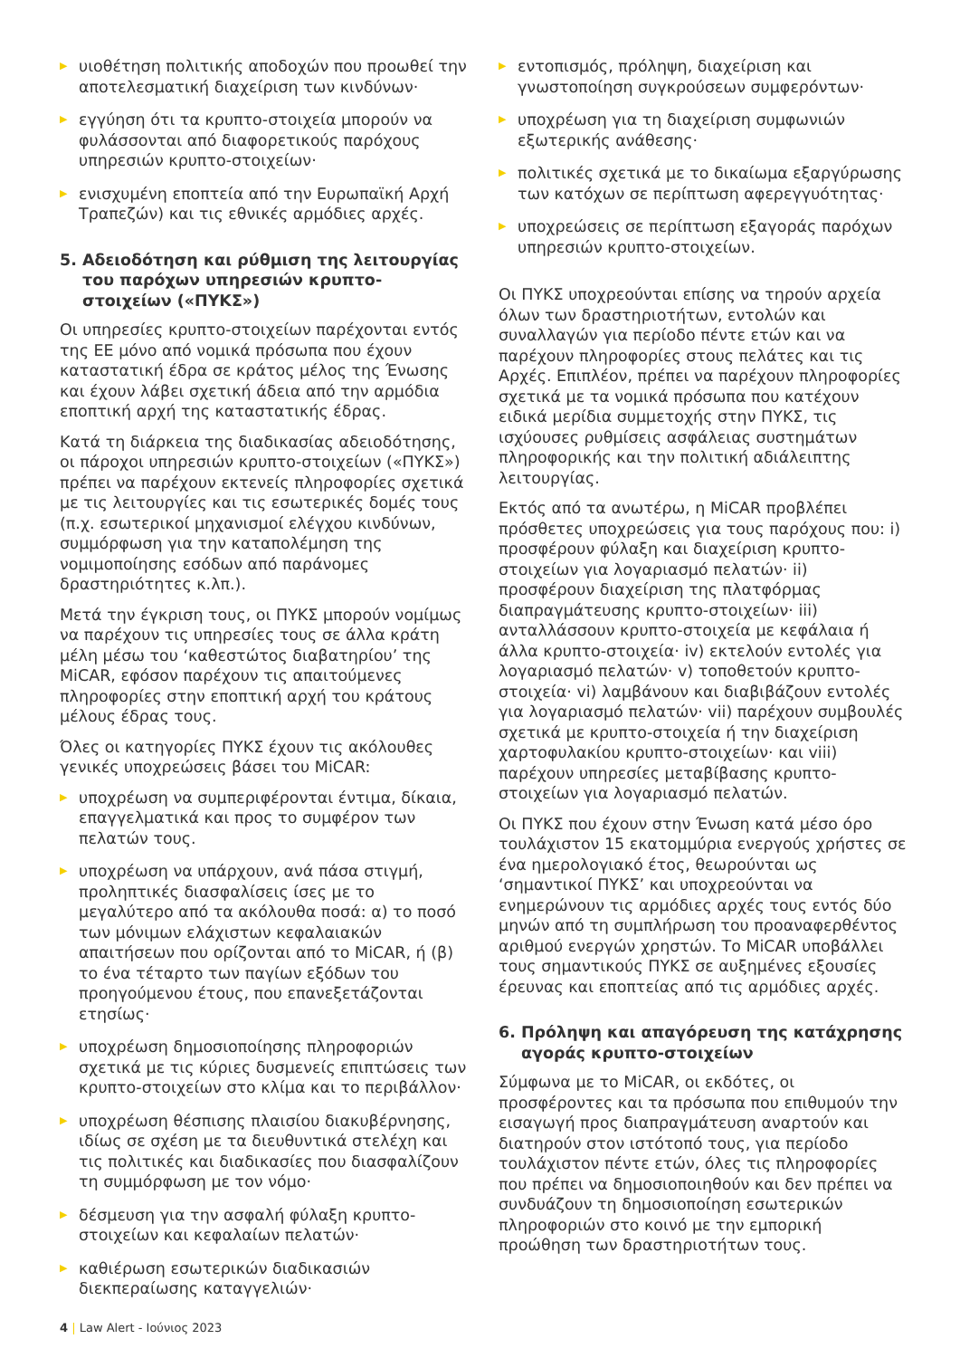▶ υιοθέτηση πολιτικής αποδοχών που προωθεί την αποτελεσματική διαχείριση των κινδύνων·
▶ εγγύηση ότι τα κρυπτο-στοιχεία μπορούν να φυλάσσονται από διαφορετικούς παρόχους υπηρεσιών κρυπτο-στοιχείων·
▶ ενισχυμένη εποπτεία από την Ευρωπαϊκή Αρχή Τραπεζών) και τις εθνικές αρμόδιες αρχές.
5. Αδειοδότηση και ρύθμιση της λειτουργίας του παρόχων υπηρεσιών κρυπτο-στοιχείων («ΠΥΚΣ»)
Οι υπηρεσίες κρυπτο-στοιχείων παρέχονται εντός της ΕΕ μόνο από νομικά πρόσωπα που έχουν καταστατική έδρα σε κράτος μέλος της Ένωσης και έχουν λάβει σχετική άδεια από την αρμόδια εποπτική αρχή της καταστατικής έδρας.
Κατά τη διάρκεια της διαδικασίας αδειοδότησης, οι πάροχοι υπηρεσιών κρυπτο-στοιχείων («ΠΥΚΣ») πρέπει να παρέχουν εκτενείς πληροφορίες σχετικά με τις λειτουργίες και τις εσωτερικές δομές τους (π.χ. εσωτερικοί μηχανισμοί ελέγχου κινδύνων, συμμόρφωση για την καταπολέμηση της νομιμοποίησης εσόδων από παράνομες δραστηριότητες κ.λπ.).
Μετά την έγκριση τους, οι ΠΥΚΣ μπορούν νομίμως να παρέχουν τις υπηρεσίες τους σε άλλα κράτη μέλη μέσω του ‘καθεστώτος διαβατηρίου’ της MiCAR, εφόσον παρέχουν τις απαιτούμενες πληροφορίες στην εποπτική αρχή του κράτους μέλους έδρας τους.
Όλες οι κατηγορίες ΠΥΚΣ έχουν τις ακόλουθες γενικές υποχρεώσεις βάσει του MiCAR:
▶ υποχρέωση να συμπεριφέρονται έντιμα, δίκαια, επαγγελματικά και προς το συμφέρον των πελατών τους.
▶ υποχρέωση να υπάρχουν, ανά πάσα στιγμή, προληπτικές διασφαλίσεις ίσες με το μεγαλύτερο από τα ακόλουθα ποσά: α) το ποσό των μόνιμων ελάχιστων κεφαλαιακών απαιτήσεων που ορίζονται από το MiCAR, ή (β) το ένα τέταρτο των παγίων εξόδων του προηγούμενου έτους, που επανεξετάζονται ετησίως·
▶ υποχρέωση δημοσιοποίησης πληροφοριών σχετικά με τις κύριες δυσμενείς επιπτώσεις των κρυπτο-στοιχείων στο κλίμα και το περιβάλλον·
▶ υποχρέωση θέσπισης πλαισίου διακυβέρνησης, ιδίως σε σχέση με τα διευθυντικά στελέχη και τις πολιτικές και διαδικασίες που διασφαλίζουν τη συμμόρφωση με τον νόμο·
▶ δέσμευση για την ασφαλή φύλαξη κρυπτο-στοιχείων και κεφαλαίων πελατών·
▶ καθιέρωση εσωτερικών διαδικασιών διεκπεραίωσης καταγγελιών·
▶ εντοπισμός, πρόληψη, διαχείριση και γνωστοποίηση συγκρούσεων συμφερόντων·
▶ υποχρέωση για τη διαχείριση συμφωνιών εξωτερικής ανάθεσης·
▶ πολιτικές σχετικά με το δικαίωμα εξαργύρωσης των κατόχων σε περίπτωση αφερεγγυότητας·
▶ υποχρεώσεις σε περίπτωση εξαγοράς παρόχων υπηρεσιών κρυπτο-στοιχείων.
Οι ΠΥΚΣ υποχρεούνται επίσης να τηρούν αρχεία όλων των δραστηριοτήτων, εντολών και συναλλαγών για περίοδο πέντε ετών και να παρέχουν πληροφορίες στους πελάτες και τις Αρχές. Επιπλέον, πρέπει να παρέχουν πληροφορίες σχετικά με τα νομικά πρόσωπα που κατέχουν ειδικά μερίδια συμμετοχής στην ΠΥΚΣ, τις ισχύουσες ρυθμίσεις ασφάλειας συστημάτων πληροφορικής και την πολιτική αδιάλειπτης λειτουργίας.
Εκτός από τα ανωτέρω, η MiCAR προβλέπει πρόσθετες υποχρεώσεις για τους παρόχους που: i) προσφέρουν φύλαξη και διαχείριση κρυπτο-στοιχείων για λογαριασμό πελατών· ii) προσφέρουν διαχείριση της πλατφόρμας διαπραγμάτευσης κρυπτο-στοιχείων· iii) ανταλλάσσουν κρυπτο-στοιχεία με κεφάλαια ή άλλα κρυπτο-στοιχεία· iv) εκτελούν εντολές για λογαριασμό πελατών· v) τοποθετούν κρυπτο-στοιχεία· vi) λαμβάνουν και διαβιβάζουν εντολές για λογαριασμό πελατών· vii) παρέχουν συμβουλές σχετικά με κρυπτο-στοιχεία ή την διαχείριση χαρτοφυλακίου κρυπτο-στοιχείων· και viii) παρέχουν υπηρεσίες μεταβίβασης κρυπτο-στοιχείων για λογαριασμό πελατών.
Οι ΠΥΚΣ που έχουν στην Ένωση κατά μέσο όρο τουλάχιστον 15 εκατομμύρια ενεργούς χρήστες σε ένα ημερολογιακό έτος, θεωρούνται ως ‘σημαντικοί ΠΥΚΣ’ και υποχρεούνται να ενημερώνουν τις αρμόδιες αρχές τους εντός δύο μηνών από τη συμπλήρωση του προαναφερθέντος αριθμού ενεργών χρηστών. Το MiCAR υποβάλλει τους σημαντικούς ΠΥΚΣ σε αυξημένες εξουσίες έρευνας και εποπτείας από τις αρμόδιες αρχές.
6. Πρόληψη και απαγόρευση της κατάχρησης αγοράς κρυπτο-στοιχείων
Σύμφωνα με το MiCAR, οι εκδότες, οι προσφέροντες και τα πρόσωπα που επιθυμούν την εισαγωγή προς διαπραγμάτευση αναρτούν και διατηρούν στον ιστότοπό τους, για περίοδο τουλάχιστον πέντε ετών, όλες τις πληροφορίες που πρέπει να δημοσιοποιηθούν και δεν πρέπει να συνδυάζουν τη δημοσιοποίηση εσωτερικών πληροφοριών στο κοινό με την εμπορική προώθηση των δραστηριοτήτων τους.
4 | Law Alert - Ιούνιος 2023